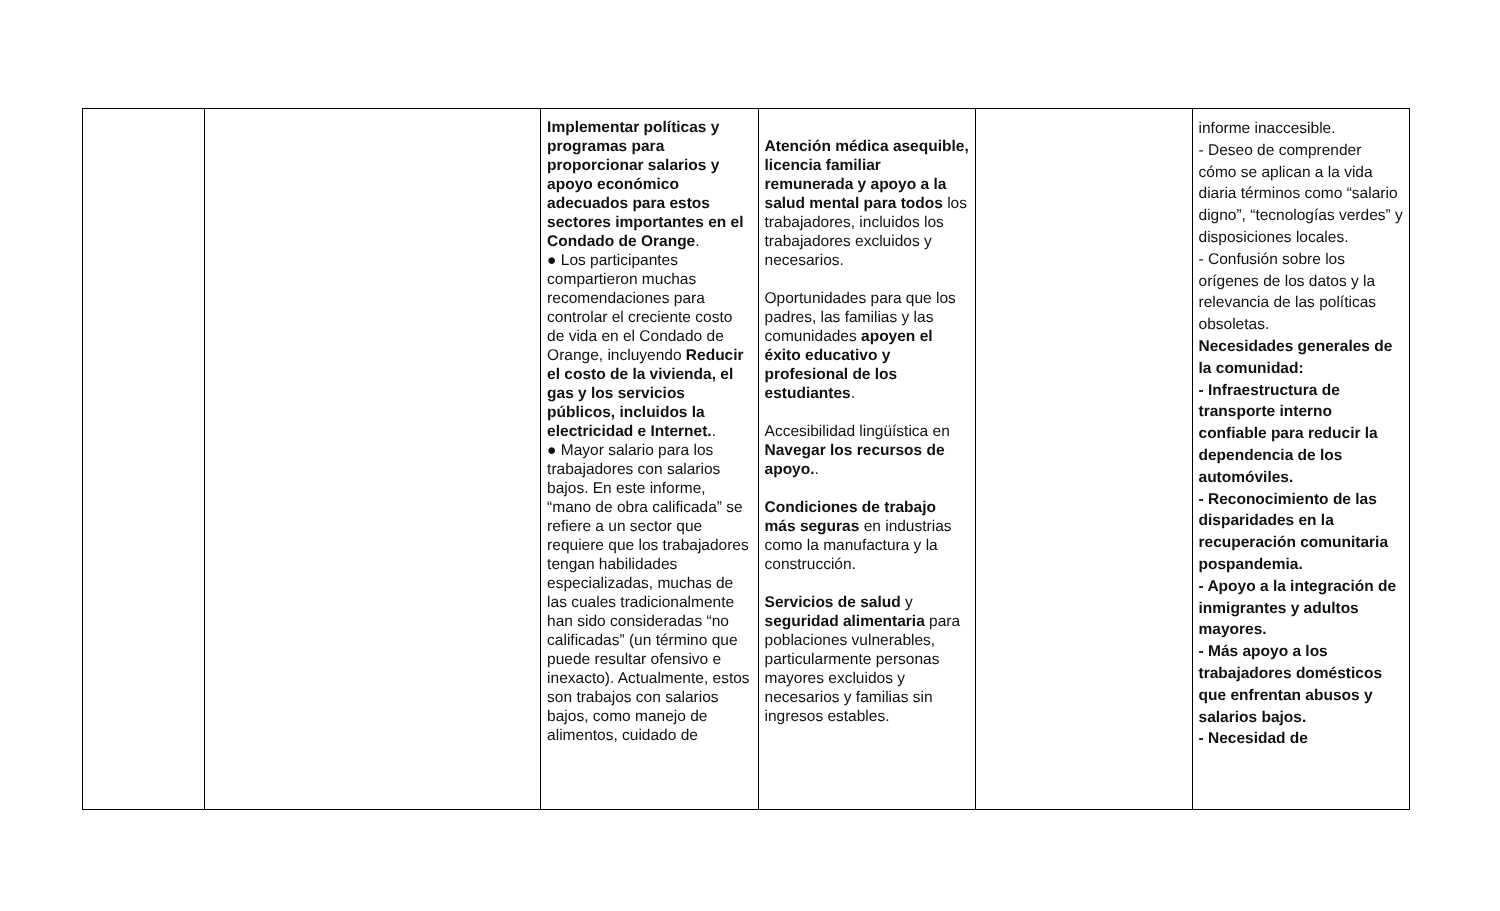| | | Implementar políticas y programas para proporcionar salarios y apoyo económico adecuados para estos sectores importantes en el Condado de Orange . ● Los participantes compartieron muchas recomendaciones para controlar el creciente costo de vida en el Condado de Orange, incluyendo Reducir el costo de la vivienda, el gas y los servicios públicos, incluidos la electricidad e Internet. . ● Mayor salario para los trabajadores con salarios bajos. En este informe, “mano de obra calificada” se refiere a un sector que requiere que los trabajadores tengan habilidades especializadas, muchas de las cuales tradicionalmente han sido consideradas “no calificadas” (un término que puede resultar ofensivo e inexacto). Actualmente, estos son trabajos con salarios bajos, como manejo de alimentos, cuidado de | Atención médica asequible, licencia familiar remunerada y apoyo a la salud mental para todos los trabajadores, incluidos los trabajadores excluidos y necesarios. Oportunidades para que los padres, las familias y las comunidades apoyen el éxito educativo y profesional de los estudiantes . Accesibilidad lingüística en Navegar los recursos de apoyo. . Condiciones de trabajo más seguras en industrias como la manufactura y la construcción. Servicios de salud y seguridad alimentaria para poblaciones vulnerables, particularmente personas mayores excluidos y necesarios y familias sin ingresos estables. | | informe inaccesible. - Deseo de comprender cómo se aplican a la vida diaria términos como “salario digno”, “tecnologías verdes” y disposiciones locales. - Confusión sobre los orígenes de los datos y la relevancia de las políticas obsoletas. Necesidades generales de la comunidad: - Infraestructura de transporte interno confiable para reducir la dependencia de los automóviles. - Reconocimiento de las disparidades en la recuperación comunitaria pospandemia. - Apoyo a la integración de inmigrantes y adultos mayores. - Más apoyo a los trabajadores domésticos que enfrentan abusos y salarios bajos. - Necesidad de |